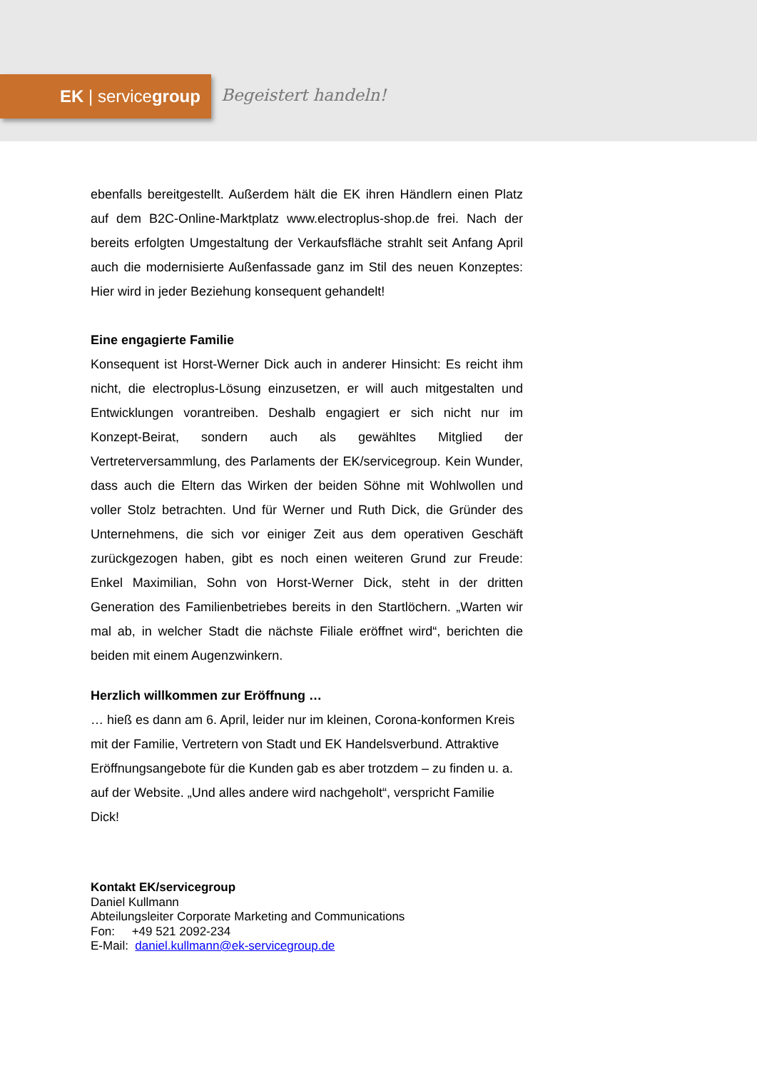EK | servicegroup
Begeistert handeln!
ebenfalls bereitgestellt. Außerdem hält die EK ihren Händlern einen Platz auf dem B2C-Online-Marktplatz www.electroplus-shop.de frei. Nach der bereits erfolgten Umgestaltung der Verkaufsfläche strahlt seit Anfang April auch die modernisierte Außenfassade ganz im Stil des neuen Konzeptes: Hier wird in jeder Beziehung konsequent gehandelt!
Eine engagierte Familie
Konsequent ist Horst-Werner Dick auch in anderer Hinsicht: Es reicht ihm nicht, die electroplus-Lösung einzusetzen, er will auch mitgestalten und Entwicklungen vorantreiben. Deshalb engagiert er sich nicht nur im Konzept-Beirat, sondern auch als gewähltes Mitglied der Vertreterversammlung, des Parlaments der EK/servicegroup. Kein Wunder, dass auch die Eltern das Wirken der beiden Söhne mit Wohlwollen und voller Stolz betrachten. Und für Werner und Ruth Dick, die Gründer des Unternehmens, die sich vor einiger Zeit aus dem operativen Geschäft zurückgezogen haben, gibt es noch einen weiteren Grund zur Freude: Enkel Maximilian, Sohn von Horst-Werner Dick, steht in der dritten Generation des Familienbetriebes bereits in den Startlöchern. „Warten wir mal ab, in welcher Stadt die nächste Filiale eröffnet wird“, berichten die beiden mit einem Augenzwinkern.
Herzlich willkommen zur Eröffnung …
… hieß es dann am 6. April, leider nur im kleinen, Corona-konformen Kreis mit der Familie, Vertretern von Stadt und EK Handelsverbund. Attraktive Eröffnungsangebote für die Kunden gab es aber trotzdem – zu finden u. a. auf der Website. „Und alles andere wird nachgeholt“, verspricht Familie Dick!
Kontakt EK/servicegroup
Daniel Kullmann
Abteilungsleiter Corporate Marketing and Communications
Fon: +49 521 2092-234
E-Mail: daniel.kullmann@ek-servicegroup.de